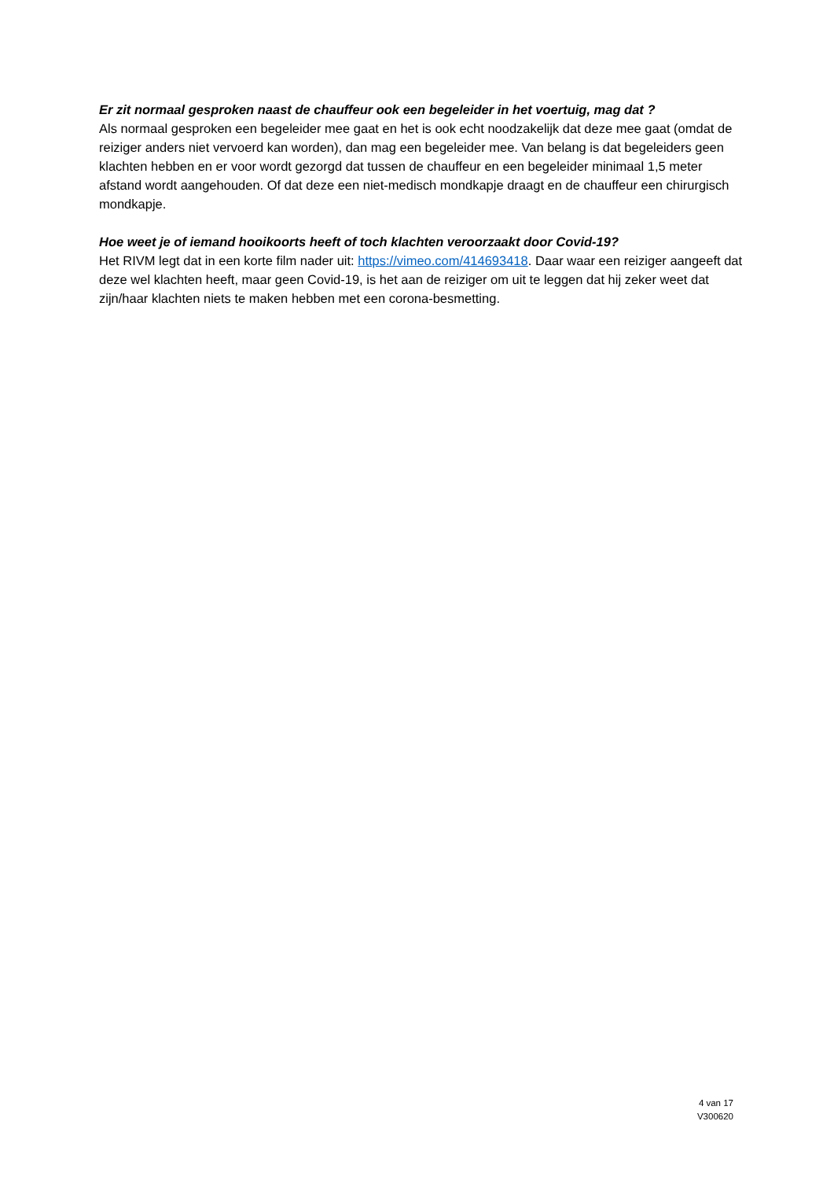Er zit normaal gesproken naast de chauffeur ook een begeleider in het voertuig, mag dat ?
Als normaal gesproken een begeleider mee gaat en het is ook echt noodzakelijk dat deze mee gaat (omdat de reiziger anders niet vervoerd kan worden), dan mag een begeleider mee. Van belang is dat begeleiders geen klachten hebben en er voor wordt gezorgd dat tussen de chauffeur en een begeleider minimaal 1,5 meter afstand wordt aangehouden. Of dat deze een niet-medisch mondkapje draagt en de chauffeur een chirurgisch mondkapje.
Hoe weet je of iemand hooikoorts heeft of toch klachten veroorzaakt door Covid-19?
Het RIVM legt dat in een korte film nader uit: https://vimeo.com/414693418. Daar waar een reiziger aangeeft dat deze wel klachten heeft, maar geen Covid-19, is het aan de reiziger om uit te leggen dat hij zeker weet dat zijn/haar klachten niets te maken hebben met een corona-besmetting.
4 van 17
V300620